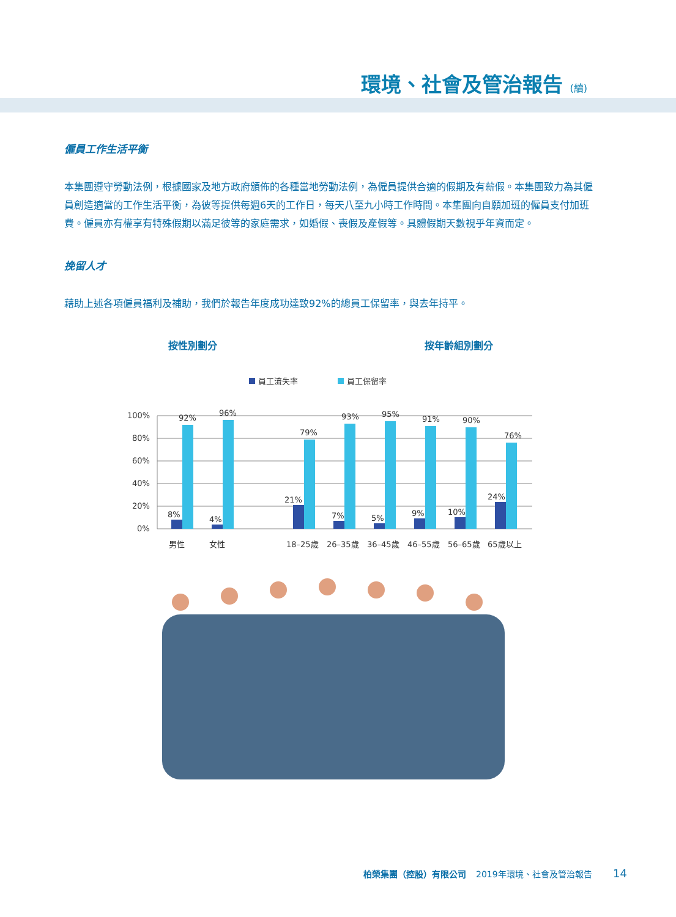環境、社會及管治報告 (續)
僱員工作生活平衡
本集團遵守勞動法例，根據國家及地方政府頒佈的各種當地勞動法例，為僱員提供合適的假期及有薪假。本集團致力為其僱員創造適當的工作生活平衡，為彼等提供每週6天的工作日，每天八至九小時工作時間。本集團向自願加班的僱員支付加班費。僱員亦有權享有特殊假期以滿足彼等的家庭需求，如婚假、喪假及產假等。具體假期天數視乎年資而定。
挽留人才
藉助上述各項僱員福利及補助，我們於報告年度成功達致92%的總員工保留率，與去年持平。
按性別劃分 按年齡組別劃分
員工流失率
員工保留率
100%
80%
60%
40%
20%
0%
92%
96%
79%
93%
95%
91%
90%
76%
8%
4%
21%
7%
5%
9%
10%
24%
男性
女性
18–25歲
26–35歲
36–45歲
46–55歲
56–65歲
65歲以上
柏榮集團（控股）有限公司 2019年環境、社會及管治報告 14